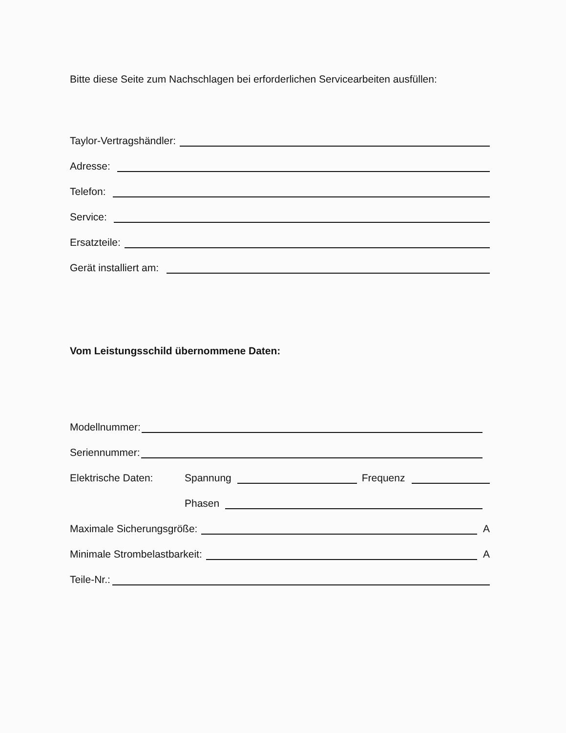Bitte diese Seite zum Nachschlagen bei erforderlichen Servicearbeiten ausfüllen:
Taylor-Vertragshändler:
Adresse:
Telefon:
Service:
Ersatzteile:
Gerät installiert am:
Vom Leistungsschild übernommene Daten:
Modellnummer:
Seriennummer:
Elektrische Daten: Spannung Frequenz
Phasen
Maximale Sicherungsgröße: A
Minimale Strombelastbarkeit: A
Teile-Nr.: